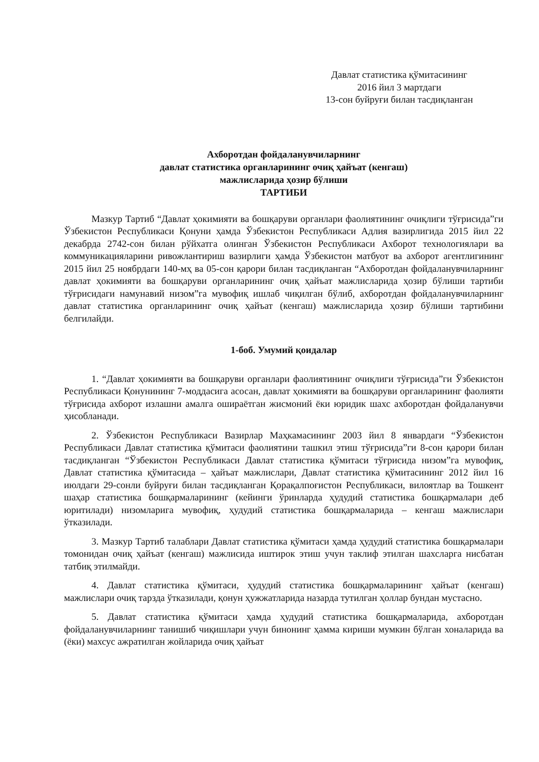Давлат статистика қўмитасининг
2016 йил 3 мартдаги
13-сон буйруғи билан тасдиқланган
Ахборотдан фойдаланувчиларнинг
давлат статистика органларининг очиқ ҳайъат (кенгаш)
мажлисларида ҳозир бўлиши
ТАРТИБИ
Мазкур Тартиб “Давлат ҳокимияти ва бошқаруви органлари фаолиятининг очиқлиги тўғрисида”ги Ўзбекистон Республикаси Қонуни ҳамда Ўзбекистон Республикаси Адлия вазирлигида 2015 йил 22 декабрда 2742-сон билан рўйхатга олинган Ўзбекистон Республикаси Ахборот технологиялари ва коммуникацияларини ривожлантириш вазирлиги ҳамда Ўзбекистон матбуот ва ахборот агентлигининг 2015 йил 25 ноябрдаги 140-мҳ ва 05-сон қарори билан тасдиқланган “Ахборотдан фойдаланувчиларнинг давлат ҳокимияти ва бошқаруви органларининг очиқ ҳайъат мажлисларида ҳозир бўлиши тартиби тўғрисидаги намунавий низом”га мувофиқ ишлаб чиқилган бўлиб, ахборотдан фойдаланувчиларнинг давлат статистика органларининг очиқ ҳайъат (кенгаш) мажлисларида ҳозир бўлиши тартибини белгилайди.
1-боб. Умумий қоидалар
1. “Давлат ҳокимияти ва бошқаруви органлари фаолиятининг очиқлиги тўғрисида”ги Ўзбекистон Республикаси Қонунининг 7-моддасига асосан, давлат ҳокимияти ва бошқаруви органларининг фаолияти тўғрисида ахборот излашни амалга ошираётган жисмоний ёки юридик шахс ахборотдан фойдаланувчи ҳисобланади.
2. Ўзбекистон Республикаси Вазирлар Маҳкамасининг 2003 йил 8 январдаги “Ўзбекистон Республикаси Давлат статистика қўмитаси фаолиятини ташкил этиш тўғрисида”ги 8-сон қарори билан тасдиқланган “Ўзбекистон Республикаси Давлат статистика қўмитаси тўғрисида низом”га мувофиқ, Давлат статистика қўмитасида – ҳайъат мажлислари, Давлат статистика қўмитасининг 2012 йил 16 июлдаги 29-сонли буйруғи билан тасдиқланган Қорақалпоғистон Республикаси, вилоятлар ва Тошкент шаҳар статистика бошқармаларининг (кейинги ўринларда ҳудудий статистика бошқармалари деб юритилади) низомларига мувофиқ, ҳудудий статистика бошқармаларида – кенгаш мажлислари ўтказилади.
3. Мазкур Тартиб талаблари Давлат статистика қўмитаси ҳамда ҳудудий статистика бошқармалари томонидан очиқ ҳайъат (кенгаш) мажлисида иштирок этиш учун таклиф этилган шахсларга нисбатан татбиқ этилмайди.
4. Давлат статистика қўмитаси, ҳудудий статистика бошқармаларининг ҳайъат (кенгаш) мажлислари очиқ тарзда ўтказилади, қонун ҳужжатларида назарда тутилган ҳоллар бундан мустасно.
5. Давлат статистика қўмитаси ҳамда ҳудудий статистика бошқармаларида, ахборотдан фойдаланувчиларнинг танишиб чиқишлари учун бинонинг ҳамма кириши мумкин бўлган хоналарида ва (ёки) махсус ажратилган жойларида очиқ ҳайъат